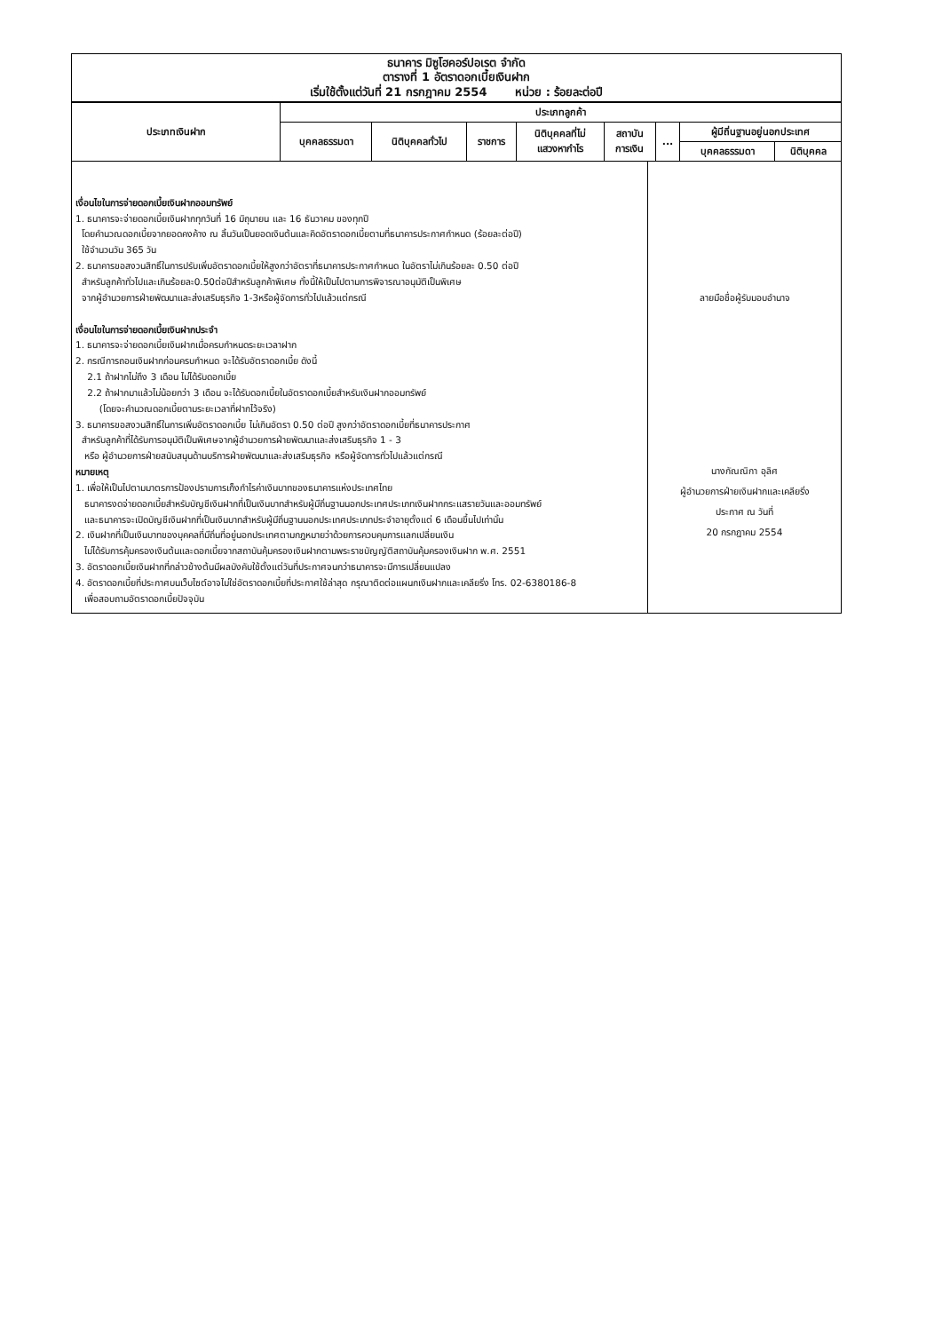ธนาคาร มิซูโฮคอร์ปอเรต จำกัด
ตารางที่ 1 อัตราดอกเบี้ยเงินฝาก
เริ่มใช้ตั้งแต่วันที่ 21 กรกฎาคม 2554 หน่วย : ร้อยละต่อปี
| ประเภทเงินฝาก | ประเภทลูกค้า | | | | | | | |
| --- | --- | --- | --- | --- | --- | --- | --- | --- |
| | บุคคลธรรมดา | นิติบุคคลทั่วไป | ราชการ | นิติบุคคลที่ไม่ แสวงหากำไร | สถาบัน การเงิน | ... | ผู้มีถิ่นฐานอยู่นอกประเทศ | |
| | | | | | | | บุคคลธรรมดา | นิติบุคคล |
เงื่อนไขในการจ่ายดอกเบี้ยเงินฝากออมทรัพย์
1. ธนาคารจะจ่ายดอกเบี้ยเงินฝากทุกวันที่ 16 มิถุนายน และ 16 ธันวาคม ของทุกปี
โดยคำนวณดอกเบี้ยจากยอดคงค้าง ณ สิ้นวันเป็นยอดเงินต้นและคิดอัตราดอกเบี้ยตามที่ธนาคารประกาศกำหนด (ร้อยละต่อปี)
ใช้จำนวนวัน 365 วัน
2. ธนาคารขอสงวนสิทธิ์ในการปรับเพิ่มอัตราดอกเบี้ยให้สูงกว่าอัตราที่ธนาคารประกาศกำหนด ในอัตราไม่เกินร้อยละ 0.50 ต่อปี
สำหรับลูกค้าทั่วไปและเกินร้อยละ0.50ต่อปีสำหรับลูกค้าพิเศษ ทั้งนี้ให้เป็นไปตามการพิจารณาอนุมัติเป็นพิเศษ
จากผู้อำนวยการฝ่ายพัฒนาและส่งเสริมธุรกิจ 1-3หรือผู้จัดการทั่วไปแล้วแต่กรณี
เงื่อนไขในการจ่ายดอกเบี้ยเงินฝากประจำ
1. ธนาคารจะจ่ายดอกเบี้ยเงินฝากเมื่อครบกำหนดระยะเวลาฝาก
2. กรณีการถอนเงินฝากก่อนครบกำหนด จะได้รับอัตราดอกเบี้ย ดังนี้
2.1 ถ้าฝากไม่ถึง 3 เดือน ไม่ได้รับดอกเบี้ย
2.2 ถ้าฝากมาแล้วไม่น้อยกว่า 3 เดือน จะได้รับดอกเบี้ยในอัตราดอกเบี้ยสำหรับเงินฝากออมทรัพย์
(โดยจะคำนวณดอกเบี้ยตามระยะเวลาที่ฝากไว้จริง)
3. ธนาคารขอสงวนสิทธิ์ในการเพิ่มอัตราดอกเบี้ย ไม่เกินอัตรา 0.50 ต่อปี สูงกว่าอัตราดอกเบี้ยที่ธนาคารประกาศ
สำหรับลูกค้าที่ได้รับการอนุมัติเป็นพิเศษจากผู้อำนวยการฝ่ายพัฒนาและส่งเสริมธุรกิจ 1 - 3
หรือ ผู้อำนวยการฝ่ายสนับสนุนด้านบริการฝ่ายพัฒนาและส่งเสริมธุรกิจ หรือผู้จัดการทั่วไปแล้วแต่กรณี
หมายเหตุ
1. เพื่อให้เป็นไปตามมาตรการป้องปรามการเก็งกำไรค่าเงินบาทของธนาคารแห่งประเทศไทย
ธนาคารงดจ่ายดอกเบี้ยสำหรับบัญชีเงินฝากที่เป็นเงินบาทสำหรับผู้มีถิ่นฐานนอกประเทศประเภทเงินฝากกระแสรายวันและออมทรัพย์
และธนาคารจะเปิดบัญชีเงินฝากที่เป็นเงินบาทสำหรับผู้มีถิ่นฐานนอกประเทศประเภทประจำอายุตั้งแต่ 6 เดือนขึ้นไปเท่านั้น
2. เงินฝากที่เป็นเงินบาทของบุคคลที่มีถิ่นที่อยู่นอกประเทศตามกฎหมายว่าด้วยการควบคุมการแลกเปลี่ยนเงิน
ไม่ได้รับการคุ้มครองเงินต้นและดอกเบี้ยจากสถาบันคุ้มครองเงินฝากตามพระราชบัญญัติสถาบันคุ้มครองเงินฝาก พ.ศ. 2551
3. อัตราดอกเบี้ยเงินฝากที่กล่าวข้างต้นมีผลบังคับใช้ตั้งแต่วันที่ประกาศจนกว่าธนาคารจะมีการเปลี่ยนแปลง
4. อัตราดอกเบี้ยที่ประกาศบนเว็บไซต์อาจไม่ใช่อัตราดอกเบี้ยที่ประกาศใช้ล่าสุด กรุณาติดต่อแผนกเงินฝากและเคลียริ่ง โทร. 02-6380186-8
เพื่อสอบถามอัตราดอกเบี้ยปัจจุบัน
ลายมือชื่อผู้รับมอบอำนาจ
นางกัณณิกา อุลิศ
ผู้อำนวยการฝ่ายเงินฝากและเคลียริ่ง
ประกาศ ณ วันที่
20 กรกฎาคม 2554